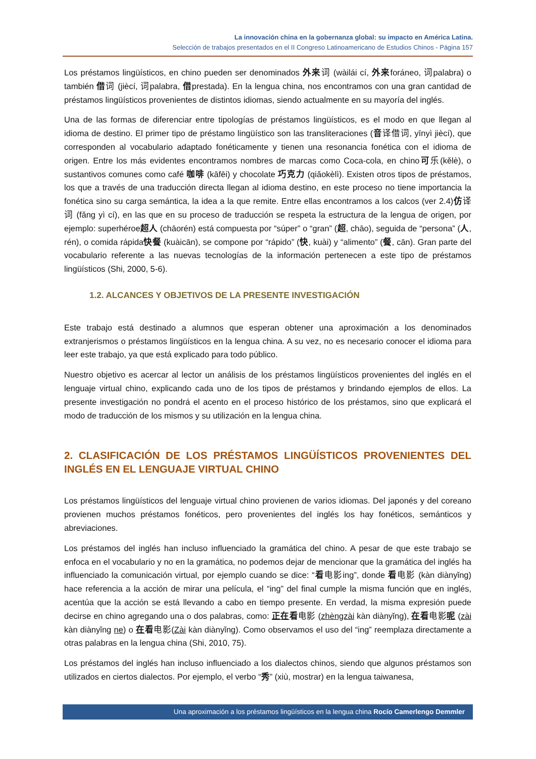La innovación china en la gobernanza global: su impacto en América Latina.
Selección de trabajos presentados en el II Congreso Latinoamericano de Estudios Chinos - Página 157
Los préstamos lingüísticos, en chino pueden ser denominados 外来词 (wàilái cí, 外来foráneo, 词palabra) o también 借词 (jiècí, 词palabra, 借prestada). En la lengua china, nos encontramos con una gran cantidad de préstamos lingüísticos provenientes de distintos idiomas, siendo actualmente en su mayoría del inglés.
Una de las formas de diferenciar entre tipologías de préstamos lingüísticos, es el modo en que llegan al idioma de destino. El primer tipo de préstamo lingüístico son las transliteraciones (音译借词, yīnyì jiècí), que corresponden al vocabulario adaptado fonéticamente y tienen una resonancia fonética con el idioma de origen. Entre los más evidentes encontramos nombres de marcas como Coca-cola, en chino可乐(kělè), o sustantivos comunes como café 咖啡 (kāfēi) y chocolate 巧克力 (qiǎokèlì). Existen otros tipos de préstamos, los que a través de una traducción directa llegan al idioma destino, en este proceso no tiene importancia la fonética sino su carga semántica, la idea a la que remite. Entre ellas encontramos a los calcos (ver 2.4)仿译词 (fǎng yì cí), en las que en su proceso de traducción se respeta la estructura de la lengua de origen, por ejemplo: superhéroe超人 (chāorén) está compuesta por “súper” o “gran” (超, chāo), seguida de “persona” (人, rén), o comida rápida快餐 (kuàicān), se compone por “rápido” (快, kuài) y “alimento” (餐, cān). Gran parte del vocabulario referente a las nuevas tecnologías de la información pertenecen a este tipo de préstamos lingüísticos (Shi, 2000, 5-6).
1.2. ALCANCES Y OBJETIVOS DE LA PRESENTE INVESTIGACIÓN
Este trabajo está destinado a alumnos que esperan obtener una aproximación a los denominados extranjerismos o préstamos lingüísticos en la lengua china. A su vez, no es necesario conocer el idioma para leer este trabajo, ya que está explicado para todo público.
Nuestro objetivo es acercar al lector un análisis de los préstamos lingüísticos provenientes del inglés en el lenguaje virtual chino, explicando cada uno de los tipos de préstamos y brindando ejemplos de ellos. La presente investigación no pondrá el acento en el proceso histórico de los préstamos, sino que explicará el modo de traducción de los mismos y su utilización en la lengua china.
2. CLASIFICACIÓN DE LOS PRÉSTAMOS LINGÜÍSTICOS PROVENIENTES DEL INGLÉS EN EL LENGUAJE VIRTUAL CHINO
Los préstamos lingüísticos del lenguaje virtual chino provienen de varios idiomas. Del japonés y del coreano provienen muchos préstamos fonéticos, pero provenientes del inglés los hay fonéticos, semánticos y abreviaciones.
Los préstamos del inglés han incluso influenciado la gramática del chino. A pesar de que este trabajo se enfoca en el vocabulario y no en la gramática, no podemos dejar de mencionar que la gramática del inglés ha influenciado la comunicación virtual, por ejemplo cuando se dice: “看电影ing”, donde 看电影 (kàn diànyǐng) hace referencia a la acción de mirar una película, el “ing” del final cumple la misma función que en inglés, acentúa que la acción se está llevando a cabo en tiempo presente. En verdad, la misma expresión puede decirse en chino agregando una o dos palabras, como: 正在 看电影 (zhèngzài kàn diànyǐng), 在看电影呢 (zài kàn diànyǐng ne) o 在看电影(Zài kàn diànyǐng). Como observamos el uso del “ing” reemplaza directamente a otras palabras en la lengua china (Shi, 2010, 75).
Los préstamos del inglés han incluso influenciado a los dialectos chinos, siendo que algunos préstamos son utilizados en ciertos dialectos. Por ejemplo, el verbo “秀” (xiù, mostrar) en la lengua taiwanesa,
Una aproximación a los préstamos lingüísticos en la lengua china Rocío Camerlengo Demmler